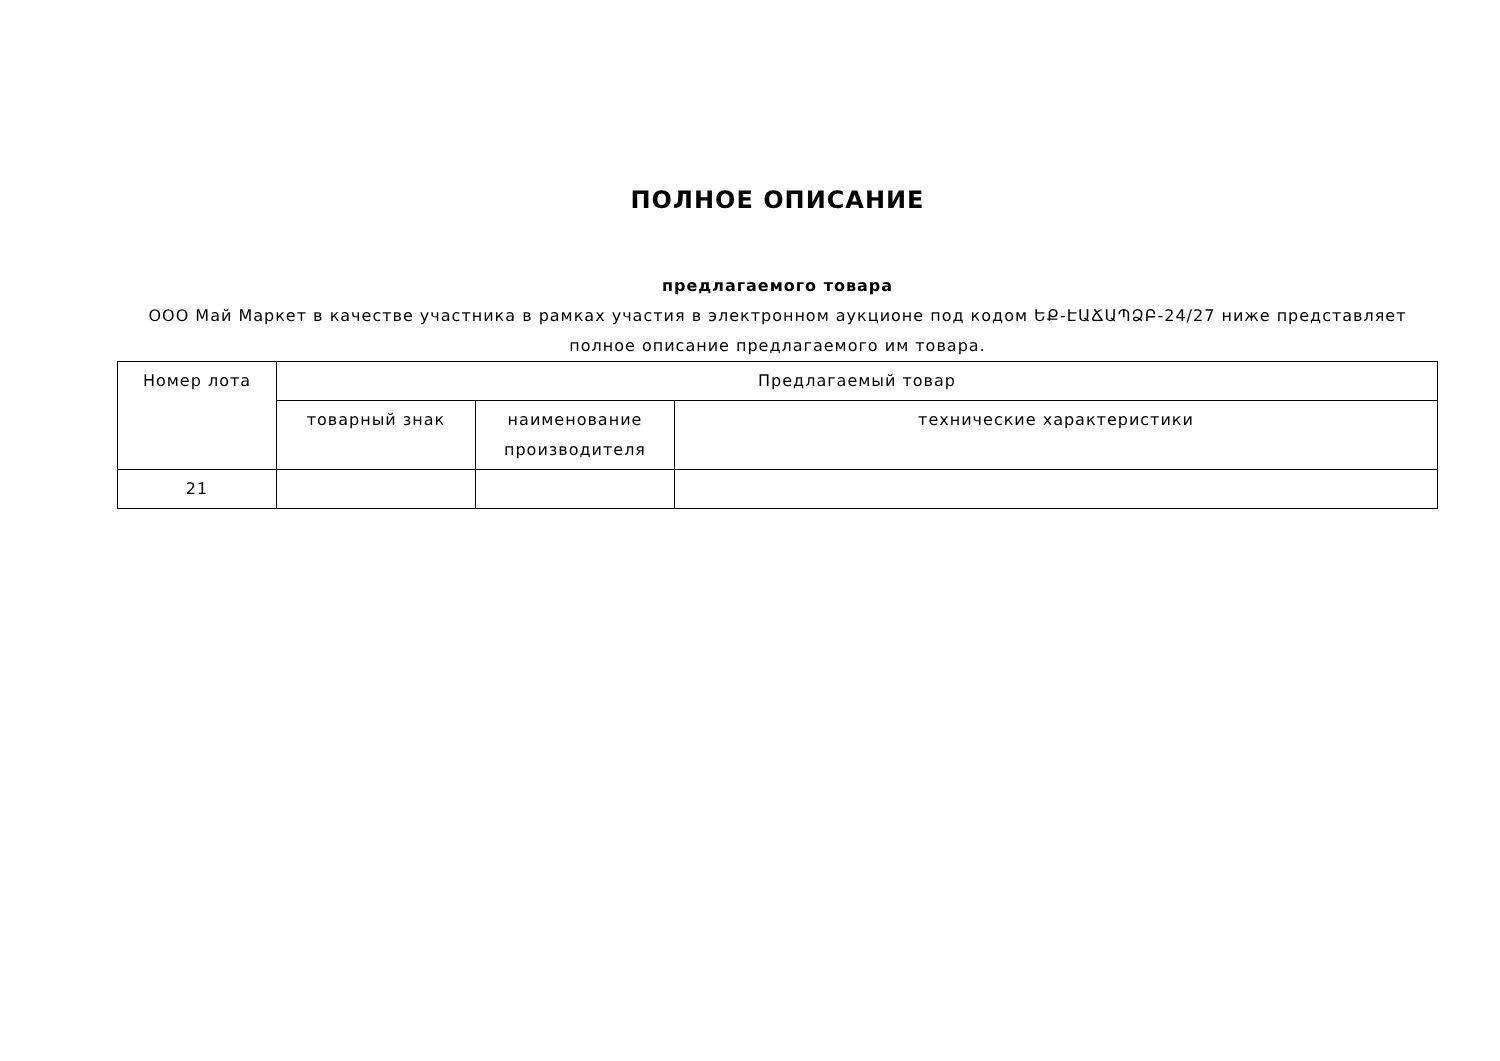ПОЛНОЕ ОПИСАНИЕ
предлагаемого товара
ООО Май Маркет в качестве участника в рамках участия в электронном аукционе под кодом ԵՔ-ԷԱՃԱՊՁԲ-24/27 ниже представляет полное описание предлагаемого им товара.
| Номер лота | Предлагаемый товар | | |
| --- | --- | --- | --- |
| | товарный знак | наименование производителя | технические характеристики |
| 21 | | | |